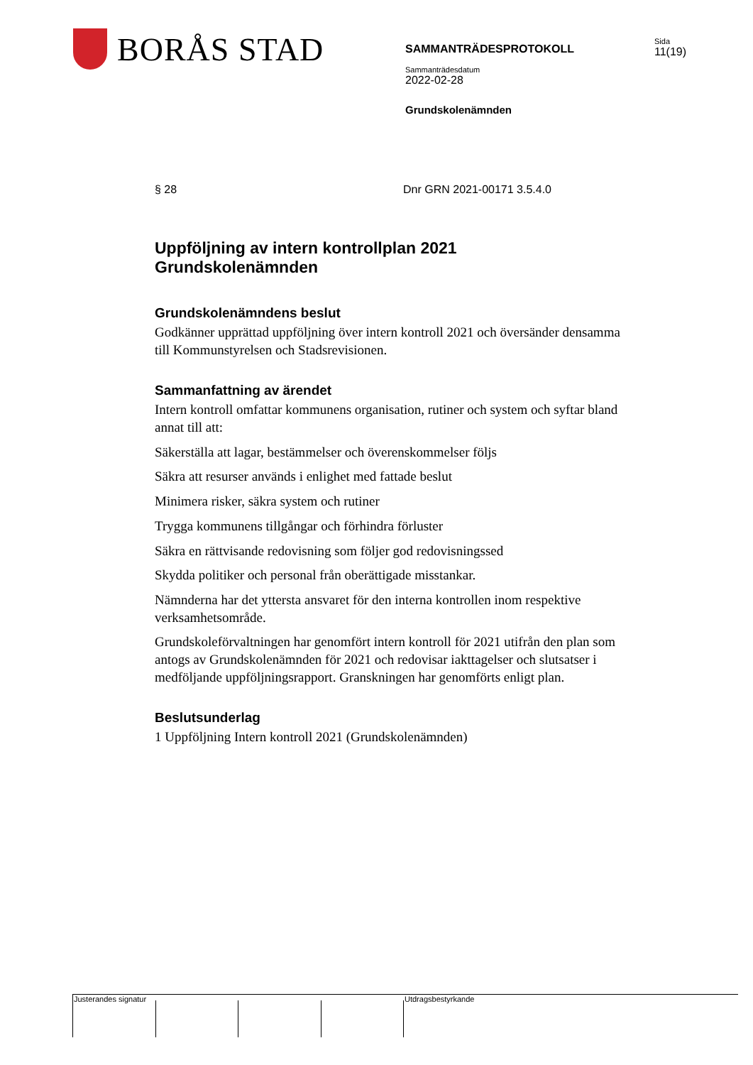BORÅS STAD
SAMMANTRÄDESPROTOKOLL
Sammanträdesdatum
2022-02-28
Grundskolenämnden
Sida
11(19)
§ 28 Dnr GRN 2021-00171 3.5.4.0
Uppföljning av intern kontrollplan 2021
Grundskolenämnden
Grundskolenämndens beslut
Godkänner upprättad uppföljning över intern kontroll 2021 och översänder densamma till Kommunstyrelsen och Stadsrevisionen.
Sammanfattning av ärendet
Intern kontroll omfattar kommunens organisation, rutiner och system och syftar bland annat till att:
Säkerställa att lagar, bestämmelser och överenskommelser följs
Säkra att resurser används i enlighet med fattade beslut
Minimera risker, säkra system och rutiner
Trygga kommunens tillgångar och förhindra förluster
Säkra en rättvisande redovisning som följer god redovisningssed
Skydda politiker och personal från oberättigade misstankar.
Nämnderna har det yttersta ansvaret för den interna kontrollen inom respektive verksamhetsområde.
Grundskoleförvaltningen har genomfört intern kontroll för 2021 utifrån den plan som antogs av Grundskolenämnden för 2021 och redovisar iakttagelser och slutsatser i medföljande uppföljningsrapport. Granskningen har genomförts enligt plan.
Beslutsunderlag
1 Uppföljning Intern kontroll 2021 (Grundskolenämnden)
Justerandes signatur Utdragsbestyrkande